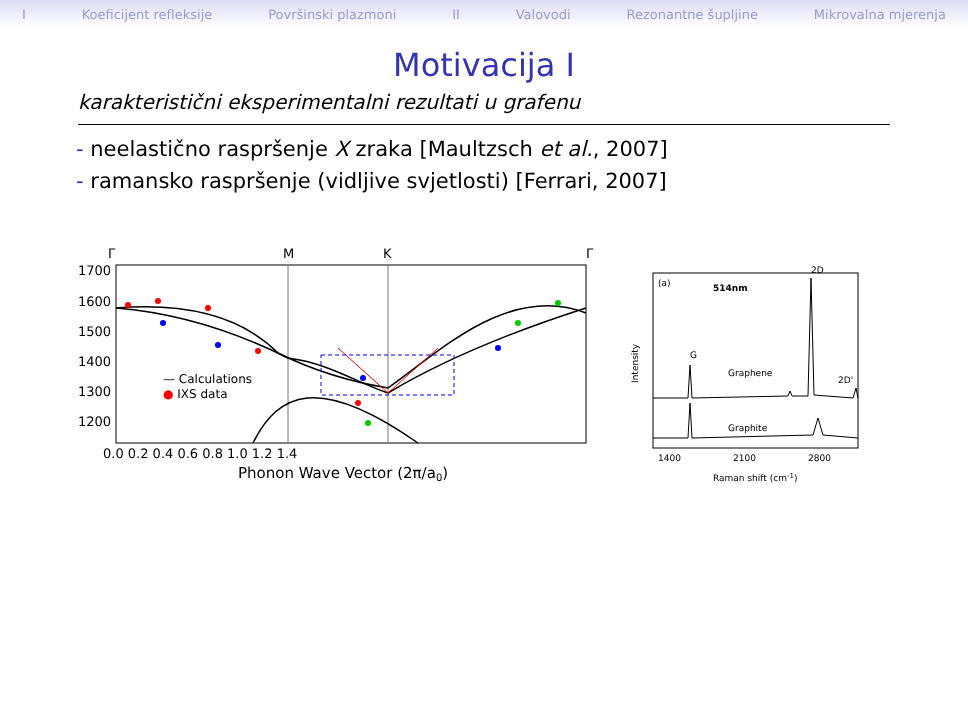I Koeficijent refleksije Površinski plazmoni II Valovodi Rezonantne šupljine Mikrovalna mjerenja
Motivacija I
karakteristični eksperimentalni rezultati u grafenu
- neelastično raspršenje X zraka [Maultzsch et al., 2007]
- ramansko raspršenje (vidljive svjetlosti) [Ferrari, 2007]
Γ
M
K
Γ
1700
1600
1500
1400
1300
1200
— Calculations
● IXS data
0.0 0.2 0.4 0.6 0.8 1.0 1.2 1.4
Phonon Wave Vector (2π/a0)
(a)
514nm
Intensity
G
Graphene
Graphite
2D
2D'
1400
2100
2800
Raman shift (cm-1)